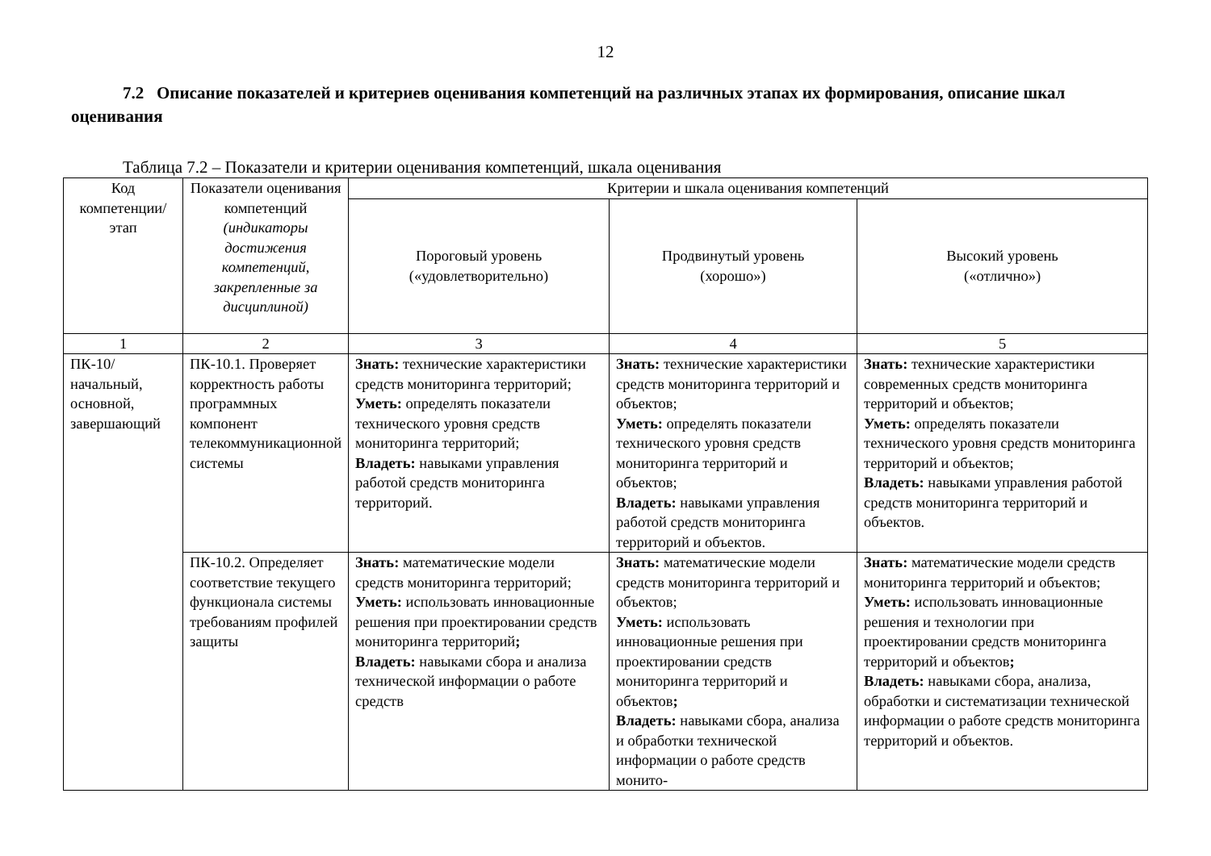12
7.2 Описание показателей и критериев оценивания компетенций на различных этапах их формирования, описание шкал оценивания
Таблица 7.2 – Показатели и критерии оценивания компетенций, шкала оценивания
| Код компетенции/ этап | Показатели оценивания компетенций (индикаторы достижения компетенций, закрепленные за дисциплиной) | Критерии и шкала оценивания компетенций | | |
| --- | --- | --- | --- | --- |
| | | Пороговый уровень («удовлетворительно) | Продвинутый уровень (хорошо») | Высокий уровень («отлично») |
| 1 | 2 | 3 | 4 | 5 |
| ПК-10/ начальный, основной, завершающий | ПК-10.1. Проверяет корректность работы программных компонент телекоммуникационной системы | Знать: технические характеристики средств мониторинга территорий; Уметь: определять показатели технического уровня средств мониторинга территорий; Владеть: навыками управления работой средств мониторинга территорий. | Знать: технические характеристики средств мониторинга территорий и объектов; Уметь: определять показатели технического уровня средств мониторинга территорий и объектов; Владеть: навыками управления работой средств мониторинга территорий и объектов. | Знать: технические характеристики современных средств мониторинга территорий и объектов; Уметь: определять показатели технического уровня средств мониторинга территорий и объектов; Владеть: навыками управления работой средств мониторинга территорий и объектов. |
| | ПК-10.2. Определяет соответствие текущего функционала системы требованиям профилей защиты | Знать: математические модели средств мониторинга территорий; Уметь: использовать инновационные решения при проектировании средств мониторинга территорий ; Владеть: навыками сбора и анализа технической информации о работе средств | Знать: математические модели средств мониторинга территорий и объектов; Уметь: использовать инновационные решения при проектировании средств мониторинга территорий и объектов ; Владеть: навыками сбора, анализа и обработки технической информации о работе средств монито- | Знать: математические модели средств мониторинга территорий и объектов; Уметь: использовать инновационные решения и технологии при проектировании средств мониторинга территорий и объектов ; Владеть: навыками сбора, анализа, обработки и систематизации технической информации о работе средств мониторинга территорий и объектов. |